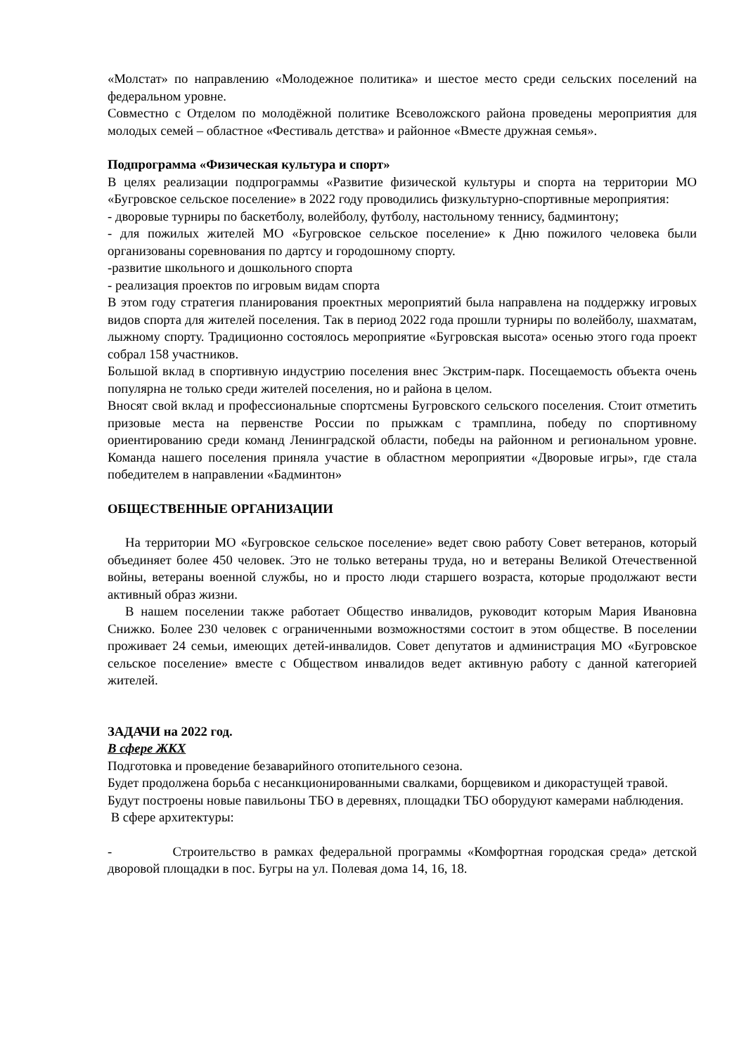«Молстат» по направлению «Молодежное политика» и шестое место среди сельских поселений на федеральном уровне.
Совместно с Отделом по молодёжной политике Всеволожского района проведены мероприятия для молодых семей – областное «Фестиваль детства» и районное «Вместе дружная семья».
Подпрограмма «Физическая культура и спорт»
В целях реализации подпрограммы «Развитие физической культуры и спорта на территории МО «Бугровское сельское поселение» в 2022 году проводились физкультурно-спортивные мероприятия:
- дворовые турниры по баскетболу, волейболу, футболу, настольному теннису, бадминтону;
- для пожилых жителей МО «Бугровское сельское поселение» к Дню пожилого человека были организованы соревнования по дартсу и городошному спорту.
-развитие школьного и дошкольного спорта
- реализация проектов по игровым видам спорта
В этом году стратегия планирования проектных мероприятий была направлена на поддержку игровых видов спорта для жителей поселения. Так в период 2022 года прошли турниры по волейболу, шахматам, лыжному спорту. Традиционно состоялось мероприятие «Бугровская высота» осенью этого года проект собрал 158 участников.
Большой вклад в спортивную индустрию поселения внес Экстрим-парк. Посещаемость объекта очень популярна не только среди жителей поселения, но и района в целом.
Вносят свой вклад и профессиональные спортсмены Бугровского сельского поселения. Стоит отметить призовые места на первенстве России по прыжкам с трамплина, победу по спортивному ориентированию среди команд Ленинградской области, победы на районном и региональном уровне. Команда нашего поселения приняла участие в областном мероприятии «Дворовые игры», где стала победителем в направлении «Бадминтон»
ОБЩЕСТВЕННЫЕ ОРГАНИЗАЦИИ
На территории МО «Бугровское сельское поселение» ведет свою работу Совет ветеранов, который объединяет более 450 человек. Это не только ветераны труда, но и ветераны Великой Отечественной войны, ветераны военной службы, но и просто люди старшего возраста, которые продолжают вести активный образ жизни.
В нашем поселении также работает Общество инвалидов, руководит которым Мария Ивановна Снижко. Более 230 человек с ограниченными возможностями состоит в этом обществе. В поселении проживает 24 семьи, имеющих детей-инвалидов. Совет депутатов и администрация МО «Бугровское сельское поселение» вместе с Обществом инвалидов ведет активную работу с данной категорией жителей.
ЗАДАЧИ на 2022 год.
В сфере ЖКХ
Подготовка и проведение безаварийного отопительного сезона.
Будет продолжена борьба с несанкционированными свалками, борщевиком и дикорастущей травой.
Будут построены новые павильоны ТБО в деревнях, площадки ТБО оборудуют камерами наблюдения.
В сфере архитектуры:
- Строительство в рамках федеральной программы «Комфортная городская среда» детской дворовой площадки в пос. Бугры на ул. Полевая дома 14, 16, 18.